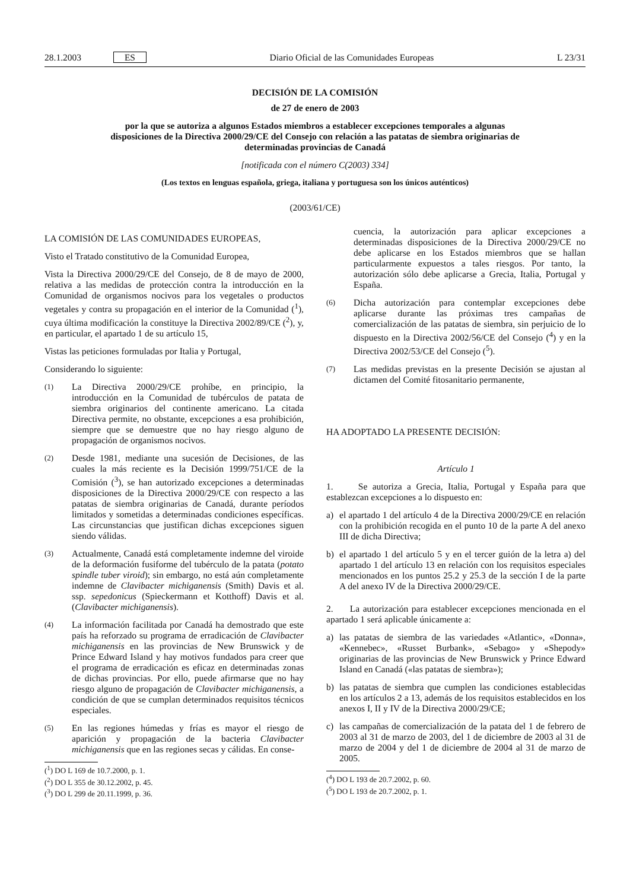28.1.2003 ES Diario Oficial de las Comunidades Europeas L 23/31
DECISIÓN DE LA COMISIÓN
de 27 de enero de 2003
por la que se autoriza a algunos Estados miembros a establecer excepciones temporales a algunas disposiciones de la Directiva 2000/29/CE del Consejo con relación a las patatas de siembra originarias de determinadas provincias de Canadá
[notificada con el número C(2003) 334]
(Los textos en lenguas española, griega, italiana y portuguesa son los únicos auténticos)
(2003/61/CE)
LA COMISIÓN DE LAS COMUNIDADES EUROPEAS,
Visto el Tratado constitutivo de la Comunidad Europea,
Vista la Directiva 2000/29/CE del Consejo, de 8 de mayo de 2000, relativa a las medidas de protección contra la introducción en la Comunidad de organismos nocivos para los vegetales o productos vegetales y contra su propagación en el interior de la Comunidad (<sup>1</sup>), cuya última modificación la constituye la Directiva 2002/89/CE (<sup>2</sup>), y, en particular, el apartado 1 de su artículo 15,
Vistas las peticiones formuladas por Italia y Portugal,
Considerando lo siguiente:
(1) La Directiva 2000/29/CE prohíbe, en principio, la introducción en la Comunidad de tubérculos de patata de siembra originarios del continente americano. La citada Directiva permite, no obstante, excepciones a esa prohibición, siempre que se demuestre que no hay riesgo alguno de propagación de organismos nocivos.
(2) Desde 1981, mediante una sucesión de Decisiones, de las cuales la más reciente es la Decisión 1999/751/CE de la Comisión (<sup>3</sup>), se han autorizado excepciones a determinadas disposiciones de la Directiva 2000/29/CE con respecto a las patatas de siembra originarias de Canadá, durante períodos limitados y sometidas a determinadas condiciones específicas. Las circunstancias que justifican dichas excepciones siguen siendo válidas.
(3) Actualmente, Canadá está completamente indemne del viroide de la deformación fusiforme del tubérculo de la patata (potato spindle tuber viroid); sin embargo, no está aún completamente indemne de Clavibacter michiganensis (Smith) Davis et al. ssp. sepedonicus (Spieckermann et Kotthoff) Davis et al. (Clavibacter michiganensis).
(4) La información facilitada por Canadá ha demostrado que este país ha reforzado su programa de erradicación de Clavibacter michiganensis en las provincias de New Brunswick y de Prince Edward Island y hay motivos fundados para creer que el programa de erradicación es eficaz en determinadas zonas de dichas provincias. Por ello, puede afirmarse que no hay riesgo alguno de propagación de Clavibacter michiganensis, a condición de que se cumplan determinados requisitos técnicos especiales.
(5) En las regiones húmedas y frías es mayor el riesgo de aparición y propagación de la bacteria Clavibacter michiganensis que en las regiones secas y cálidas. En conse-
(<sup>1</sup>) DO L 169 de 10.7.2000, p. 1.
(<sup>2</sup>) DO L 355 de 30.12.2002, p. 45.
(<sup>3</sup>) DO L 299 de 20.11.1999, p. 36.
cuencia, la autorización para aplicar excepciones a determinadas disposiciones de la Directiva 2000/29/CE no debe aplicarse en los Estados miembros que se hallan particularmente expuestos a tales riesgos. Por tanto, la autorización sólo debe aplicarse a Grecia, Italia, Portugal y España.
(6) Dicha autorización para contemplar excepciones debe aplicarse durante las próximas tres campañas de comercialización de las patatas de siembra, sin perjuicio de lo dispuesto en la Directiva 2002/56/CE del Consejo (<sup>4</sup>) y en la Directiva 2002/53/CE del Consejo (<sup>5</sup>).
(7) Las medidas previstas en la presente Decisión se ajustan al dictamen del Comité fitosanitario permanente,
HA ADOPTADO LA PRESENTE DECISIÓN:
Artículo 1
1. Se autoriza a Grecia, Italia, Portugal y España para que establezcan excepciones a lo dispuesto en:
a) el apartado 1 del artículo 4 de la Directiva 2000/29/CE en relación con la prohibición recogida en el punto 10 de la parte A del anexo III de dicha Directiva;
b) el apartado 1 del artículo 5 y en el tercer guión de la letra a) del apartado 1 del artículo 13 en relación con los requisitos especiales mencionados en los puntos 25.2 y 25.3 de la sección I de la parte A del anexo IV de la Directiva 2000/29/CE.
2. La autorización para establecer excepciones mencionada en el apartado 1 será aplicable únicamente a:
a) las patatas de siembra de las variedades «Atlantic», «Donna», «Kennebec», «Russet Burbank», «Sebago» y «Shepody» originarias de las provincias de New Brunswick y Prince Edward Island en Canadá («las patatas de siembra»);
b) las patatas de siembra que cumplen las condiciones establecidas en los artículos 2 a 13, además de los requisitos establecidos en los anexos I, II y IV de la Directiva 2000/29/CE;
c) las campañas de comercialización de la patata del 1 de febrero de 2003 al 31 de marzo de 2003, del 1 de diciembre de 2003 al 31 de marzo de 2004 y del 1 de diciembre de 2004 al 31 de marzo de 2005.
(<sup>4</sup>) DO L 193 de 20.7.2002, p. 60.
(<sup>5</sup>) DO L 193 de 20.7.2002, p. 1.